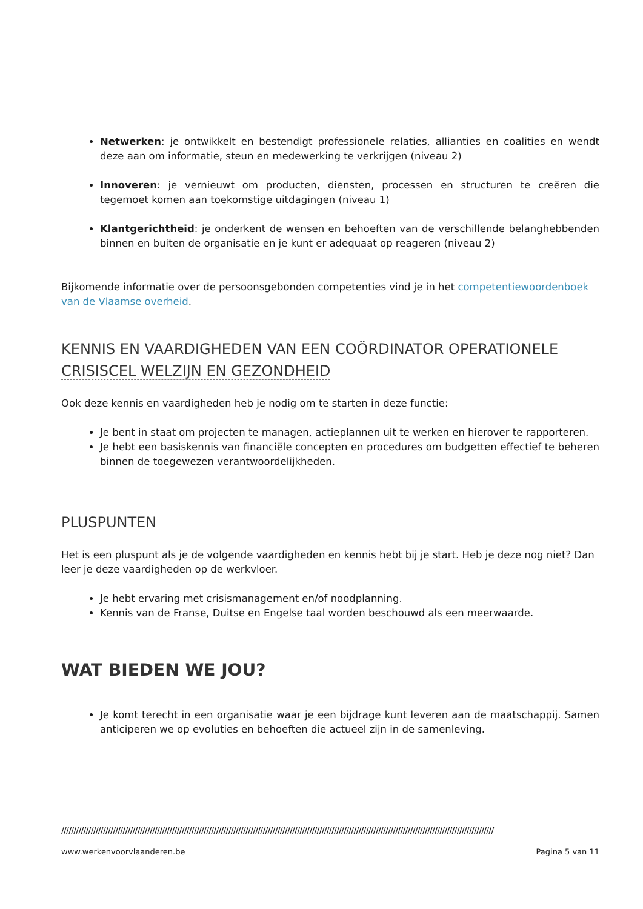Netwerken: je ontwikkelt en bestendigt professionele relaties, allianties en coalities en wendt deze aan om informatie, steun en medewerking te verkrijgen (niveau 2)
Innoveren: je vernieuwt om producten, diensten, processen en structuren te creëren die tegemoet komen aan toekomstige uitdagingen (niveau 1)
Klantgerichtheid: je onderkent de wensen en behoeften van de verschillende belanghebbenden binnen en buiten de organisatie en je kunt er adequaat op reageren (niveau 2)
Bijkomende informatie over de persoonsgebonden competenties vind je in het competentiewoordenboek van de Vlaamse overheid.
KENNIS EN VAARDIGHEDEN VAN EEN COÖRDINATOR OPERATIONELE CRISISCEL WELZIJN EN GEZONDHEID
Ook deze kennis en vaardigheden heb je nodig om te starten in deze functie:
Je bent in staat om projecten te managen, actieplannen uit te werken en hierover te rapporteren.
Je hebt een basiskennis van financiële concepten en procedures om budgetten effectief te beheren binnen de toegewezen verantwoordelijkheden.
PLUSPUNTEN
Het is een pluspunt als je de volgende vaardigheden en kennis hebt bij je start. Heb je deze nog niet? Dan leer je deze vaardigheden op de werkvloer.
Je hebt ervaring met crisismanagement en/of noodplanning.
Kennis van de Franse, Duitse en Engelse taal worden beschouwd als een meerwaarde.
WAT BIEDEN WE JOU?
Je komt terecht in een organisatie waar je een bijdrage kunt leveren aan de maatschappij. Samen anticiperen we op evoluties en behoeften die actueel zijn in de samenleving.
////////////////////////////////////////////////////////////////////////////////////////////////////////////////////////////////////////////////////////////////////////////////
www.werkenvoorvlaanderen.be Pagina 5 van 11